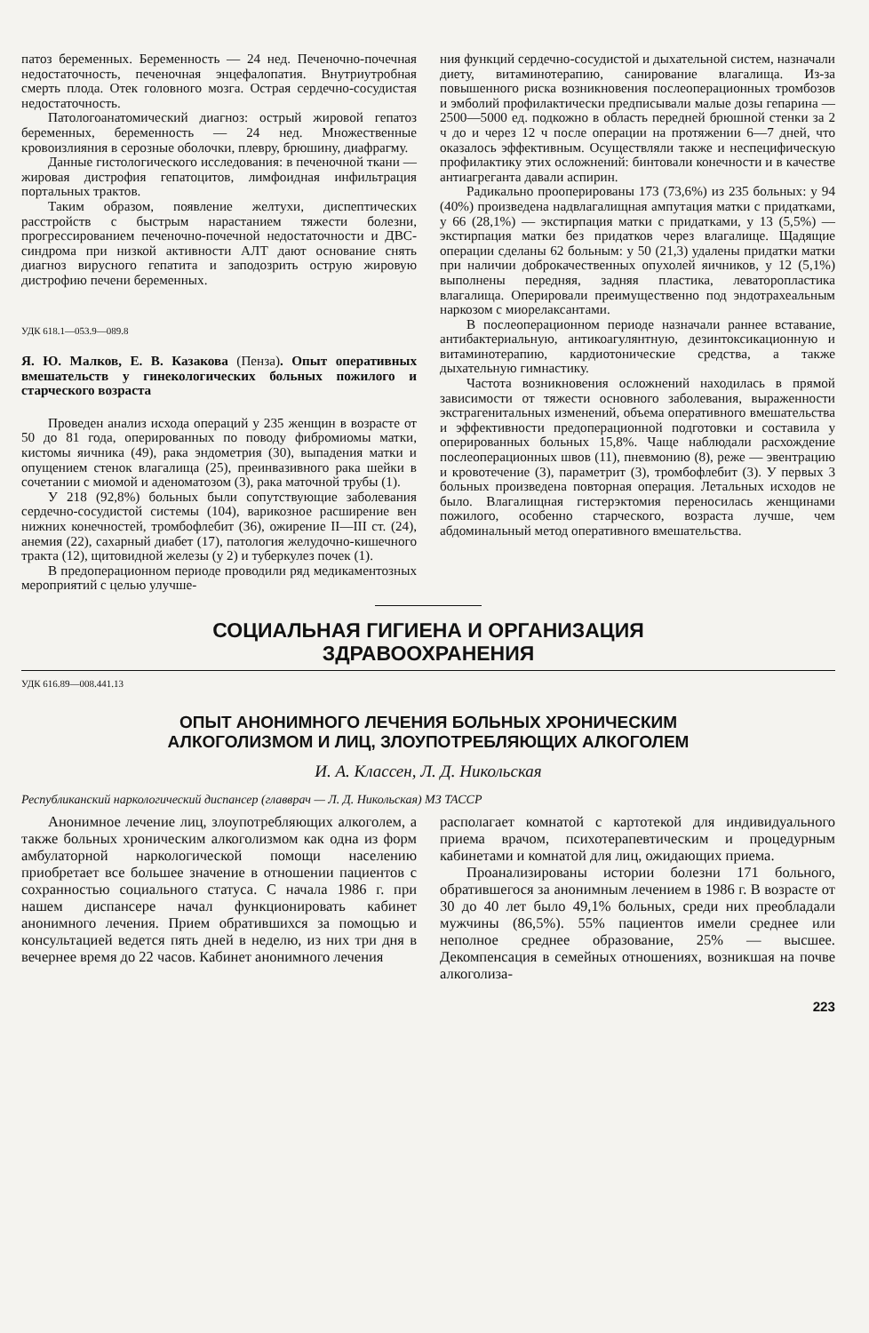патоз беременных. Беременность — 24 нед. Печеночно-почечная недостаточность, печеночная энцефалопатия. Внутриутробная смерть плода. Отек головного мозга. Острая сердечно-сосудистая недостаточность.
Патологоанатомический диагноз: острый жировой гепатоз беременных, беременность — 24 нед. Множественные кровоизлияния в серозные оболочки, плевру, брюшину, диафрагму.
Данные гистологического исследования: в печеночной ткани — жировая дистрофия гепатоцитов, лимфоидная инфильтрация портальных трактов.
Таким образом, появление желтухи, диспептических расстройств с быстрым нарастанием тяжести болезни, прогрессированием печеночно-почечной недостаточности и ДВС-синдрома при низкой активности АЛТ дают основание снять диагноз вирусного гепатита и заподозрить острую жировую дистрофию печени беременных.
УДК 618.1—053.9—089.8
Я. Ю. Малков, Е. В. Казакова (Пенза). Опыт оперативных вмешательств у гинекологических больных пожилого и старческого возраста
Проведен анализ исхода операций у 235 женщин в возрасте от 50 до 81 года, оперированных по поводу фибромиомы матки, кистомы яичника (49), рака эндометрия (30), выпадения матки и опущением стенок влагалища (25), преинвазивного рака шейки в сочетании с миомой и аденоматозом (3), рака маточной трубы (1).
У 218 (92,8%) больных были сопутствующие заболевания сердечно-сосудистой системы (104), варикозное расширение вен нижних конечностей, тромбофлебит (36), ожирение II—III ст. (24), анемия (22), сахарный диабет (17), патология желудочно-кишечного тракта (12), щитовидной железы (у 2) и туберкулез почек (1).
В предоперационном периоде проводили ряд медикаментозных мероприятий с целью улучше-
ния функций сердечно-сосудистой и дыхательной систем, назначали диету, витаминотерапию, санирование влагалища. Из-за повышенного риска возникновения послеоперационных тромбозов и эмболий профилактически предписывали малые дозы гепарина — 2500—5000 ед. подкожно в область передней брюшной стенки за 2 ч до и через 12 ч после операции на протяжении 6—7 дней, что оказалось эффективным. Осуществляли также и неспецифическую профилактику этих осложнений: бинтовали конечности и в качестве антиагреганта давали аспирин.
Радикально прооперированы 173 (73,6%) из 235 больных: у 94 (40%) произведена надвлагалищная ампутация матки с придатками, у 66 (28,1%) — экстирпация матки с придатками, у 13 (5,5%) — экстирпация матки без придатков через влагалище. Щадящие операции сделаны 62 больным: у 50 (21,3) удалены придатки матки при наличии доброкачественных опухолей яичников, у 12 (5,1%) выполнены передняя, задняя пластика, леваторопластика влагалища. Оперировали преимущественно под эндотрахеальным наркозом с миорелаксантами.
В послеоперационном периоде назначали раннее вставание, антибактериальную, антикоагулянтную, дезинтоксикационную и витаминотерапию, кардиотонические средства, а также дыхательную гимнастику.
Частота возникновения осложнений находилась в прямой зависимости от тяжести основного заболевания, выраженности экстрагенитальных изменений, объема оперативного вмешательства и эффективности предоперационной подготовки и составила у оперированных больных 15,8%. Чаще наблюдали расхождение послеоперационных швов (11), пневмонию (8), реже — эвентрацию и кровотечение (3), параметрит (3), тромбофлебит (3). У первых 3 больных произведена повторная операция. Летальных исходов не было. Влагалищная гистерэктомия переносилась женщинами пожилого, особенно старческого, возраста лучше, чем абдоминальный метод оперативного вмешательства.
СОЦИАЛЬНАЯ ГИГИЕНА И ОРГАНИЗАЦИЯ
ЗДРАВООХРАНЕНИЯ
УДК 616.89—008.441.13
ОПЫТ АНОНИМНОГО ЛЕЧЕНИЯ БОЛЬНЫХ ХРОНИЧЕСКИМ
АЛКОГОЛИЗМОМ И ЛИЦ, ЗЛОУПОТРЕБЛЯЮЩИХ АЛКОГОЛЕМ
И. А. Классен, Л. Д. Никольская
Республиканский наркологический диспансер (главврач — Л. Д. Никольская) МЗ ТАССР
Анонимное лечение лиц, злоупотребляющих алкоголем, а также больных хроническим алкоголизмом как одна из форм амбулаторной наркологической помощи населению приобретает все большее значение в отношении пациентов с сохранностью социального статуса. С начала 1986 г. при нашем диспансере начал функционировать кабинет анонимного лечения. Прием обратившихся за помощью и консультацией ведется пять дней в неделю, из них три дня в вечернее время до 22 часов. Кабинет анонимного лечения
располагает комнатой с картотекой для индивидуального приема врачом, психотерапевтическим и процедурным кабинетами и комнатой для лиц, ожидающих приема.
Проанализированы истории болезни 171 больного, обратившегося за анонимным лечением в 1986 г. В возрасте от 30 до 40 лет было 49,1% больных, среди них преобладали мужчины (86,5%). 55% пациентов имели среднее или неполное среднее образование, 25% — высшее. Декомпенсация в семейных отношениях, возникшая на почве алкоголиза-
223